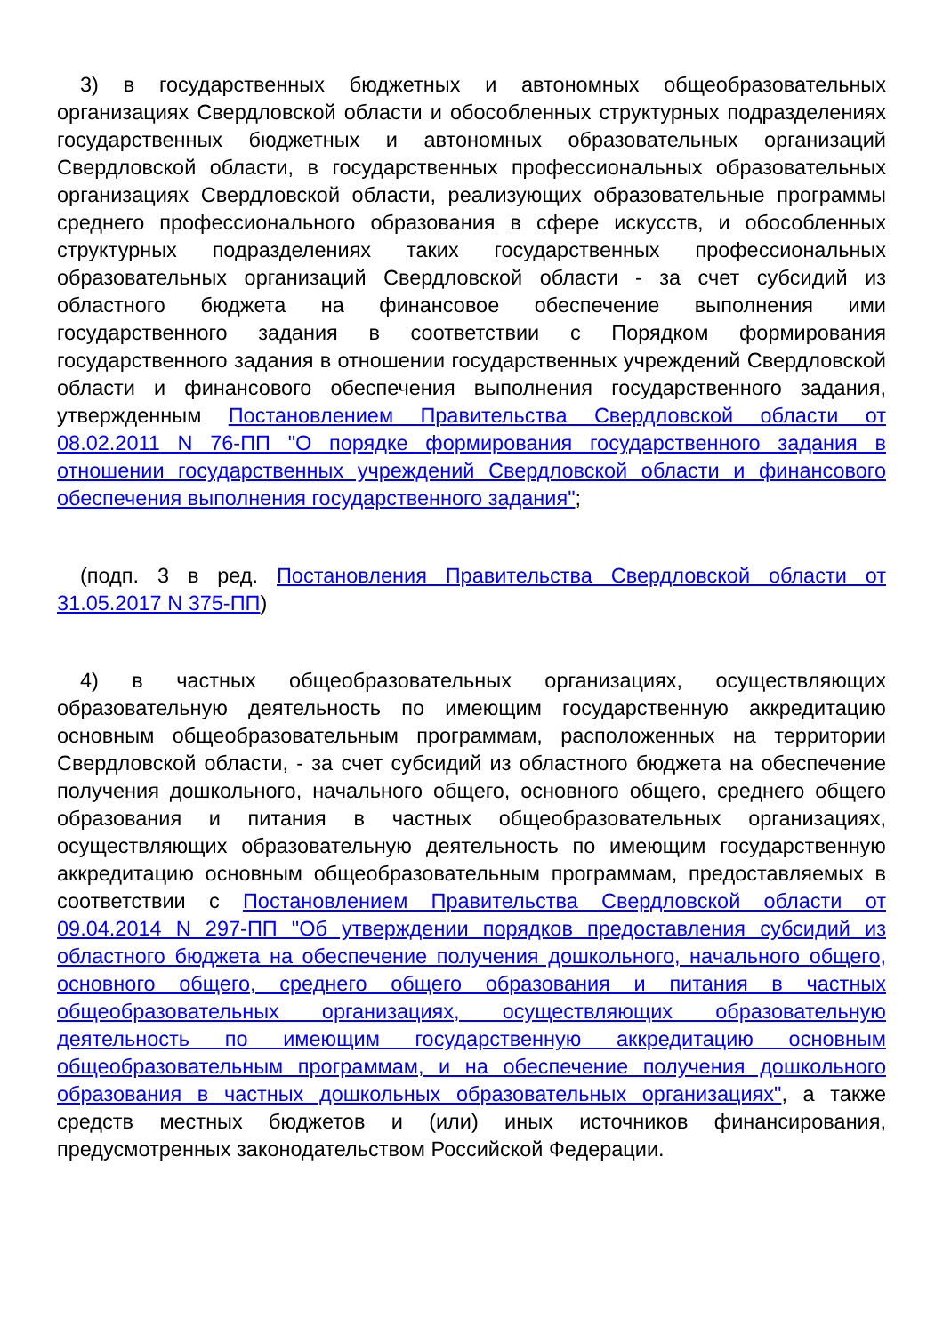3) в государственных бюджетных и автономных общеобразовательных организациях Свердловской области и обособленных структурных подразделениях государственных бюджетных и автономных образовательных организаций Свердловской области, в государственных профессиональных образовательных организациях Свердловской области, реализующих образовательные программы среднего профессионального образования в сфере искусств, и обособленных структурных подразделениях таких государственных профессиональных образовательных организаций Свердловской области - за счет субсидий из областного бюджета на финансовое обеспечение выполнения ими государственного задания в соответствии с Порядком формирования государственного задания в отношении государственных учреждений Свердловской области и финансового обеспечения выполнения государственного задания, утвержденным Постановлением Правительства Свердловской области от 08.02.2011 N 76-ПП "О порядке формирования государственного задания в отношении государственных учреждений Свердловской области и финансового обеспечения выполнения государственного задания";
(подп. 3 в ред. Постановления Правительства Свердловской области от 31.05.2017 N 375-ПП)
4) в частных общеобразовательных организациях, осуществляющих образовательную деятельность по имеющим государственную аккредитацию основным общеобразовательным программам, расположенных на территории Свердловской области, - за счет субсидий из областного бюджета на обеспечение получения дошкольного, начального общего, основного общего, среднего общего образования и питания в частных общеобразовательных организациях, осуществляющих образовательную деятельность по имеющим государственную аккредитацию основным общеобразовательным программам, предоставляемых в соответствии с Постановлением Правительства Свердловской области от 09.04.2014 N 297-ПП "Об утверждении порядков предоставления субсидий из областного бюджета на обеспечение получения дошкольного, начального общего, основного общего, среднего общего образования и питания в частных общеобразовательных организациях, осуществляющих образовательную деятельность по имеющим государственную аккредитацию основным общеобразовательным программам, и на обеспечение получения дошкольного образования в частных дошкольных образовательных организациях", а также средств местных бюджетов и (или) иных источников финансирования, предусмотренных законодательством Российской Федерации.